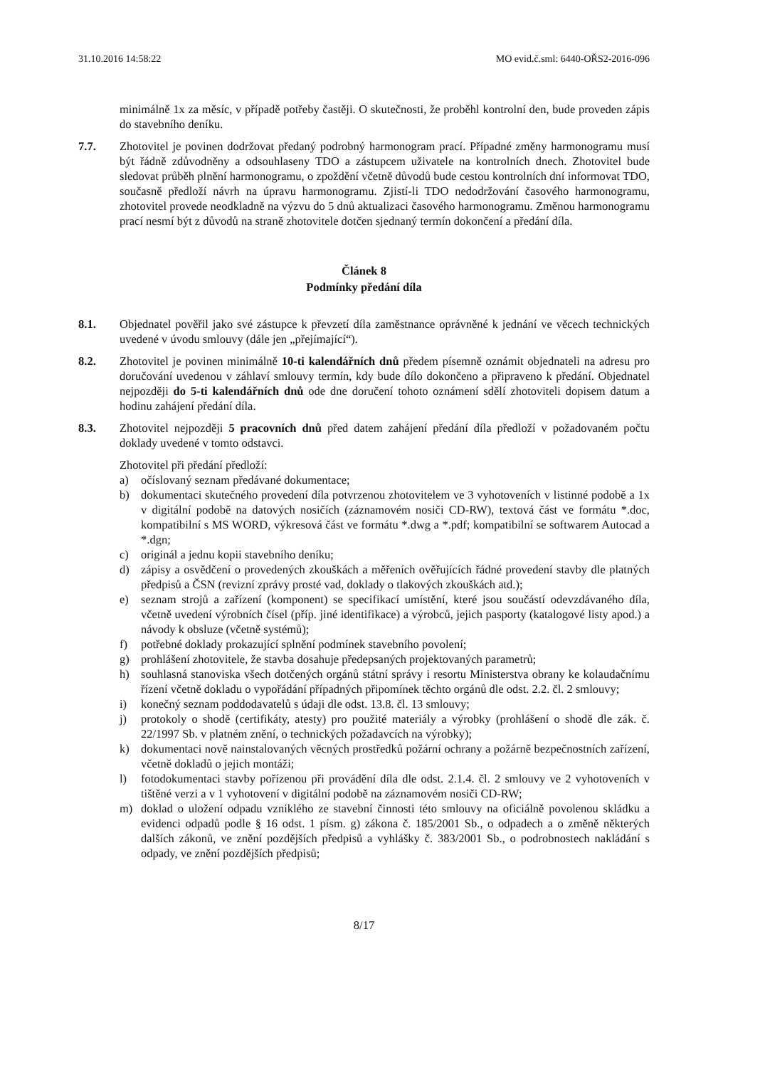31.10.2016 14:58:22 MO evid.č.sml: 6440-OŘS2-2016-096
minimálně 1x za měsíc, v případě potřeby častěji. O skutečnosti, že proběhl kontrolní den, bude proveden zápis do stavebního deníku.
7.7. Zhotovitel je povinen dodržovat předaný podrobný harmonogram prací. Případné změny harmonogramu musí být řádně zdůvodněny a odsouhlaseny TDO a zástupcem uživatele na kontrolních dnech. Zhotovitel bude sledovat průběh plnění harmonogramu, o zpoždění včetně důvodů bude cestou kontrolních dní informovat TDO, současně předloží návrh na úpravu harmonogramu. Zjistí-li TDO nedodržování časového harmonogramu, zhotovitel provede neodkladně na výzvu do 5 dnů aktualizaci časového harmonogramu. Změnou harmonogramu prací nesmí být z důvodů na straně zhotovitele dotčen sjednaný termín dokončení a předání díla.
Článek 8
Podmínky předání díla
8.1. Objednatel pověřil jako své zástupce k převzetí díla zaměstnance oprávněné k jednání ve věcech technických uvedené v úvodu smlouvy (dále jen „přejímající“).
8.2. Zhotovitel je povinen minimálně 10-ti kalendářních dnů předem písemně oznámit objednateli na adresu pro doručování uvedenou v záhlaví smlouvy termín, kdy bude dílo dokončeno a připraveno k předání. Objednatel nejpozději do 5-ti kalendářních dnů ode dne doručení tohoto oznámení sdělí zhotoviteli dopisem datum a hodinu zahájení předání díla.
8.3. Zhotovitel nejpozději 5 pracovních dnů před datem zahájení předání díla předloží v požadovaném počtu doklady uvedené v tomto odstavci.
Zhotovitel při předání předloží:
a) očíslovaný seznam předávané dokumentace;
b) dokumentaci skutečného provedení díla potvrzenou zhotovitelem ve 3 vyhotoveních v listinné podobě a 1x v digitální podobě na datových nosičích (záznamovém nosiči CD-RW), textová část ve formátu *.doc, kompatibilní s MS WORD, výkresová část ve formátu *.dwg a *.pdf; kompatibilní se softwarem Autocad a *.dgn;
c) originál a jednu kopii stavebního deníku;
d) zápisy a osvědčení o provedených zkouškách a měřeních ověřujících řádné provedení stavby dle platných předpisů a ČSN (revizní zprávy prosté vad, doklady o tlakových zkouškách atd.);
e) seznam strojů a zařízení (komponent) se specifikací umístění, které jsou součástí odevzdávaného díla, včetně uvedení výrobních čísel (příp. jiné identifikace) a výrobců, jejich pasporty (katalogové listy apod.) a návody k obsluze (včetně systémů);
f) potřebné doklady prokazující splnění podmínek stavebního povolení;
g) prohlášení zhotovitele, že stavba dosahuje předepsaných projektovaných parametrů;
h) souhlasná stanoviska všech dotčených orgánů státní správy i resortu Ministerstva obrany ke kolaudačnímu řízení včetně dokladu o vypořádání případných připomínek těchto orgánů dle odst. 2.2. čl. 2 smlouvy;
i) konečný seznam poddodavatelů s údaji dle odst. 13.8. čl. 13 smlouvy;
j) protokoly o shodě (certifikáty, atesty) pro použité materiály a výrobky (prohlášení o shodě dle zák. č. 22/1997 Sb. v platném znění, o technických požadavcích na výrobky);
k) dokumentaci nově nainstalovaných věcných prostředků požární ochrany a požárně bezpečnostních zařízení, včetně dokladů o jejich montáži;
l) fotodokumentaci stavby pořízenou při provádění díla dle odst. 2.1.4. čl. 2 smlouvy ve 2 vyhotoveních v tištěné verzi a v 1 vyhotovení v digitální podobě na záznamovém nosiči CD-RW;
m) doklad o uložení odpadu vzniklého ze stavební činnosti této smlouvy na oficiálně povolenou skládku a evidenci odpadů podle § 16 odst. 1 písm. g) zákona č. 185/2001 Sb., o odpadech a o změně některých dalších zákonů, ve znění pozdějších předpisů a vyhlášky č. 383/2001 Sb., o podrobnostech nakládání s odpady, ve znění pozdějších předpisů;
8/17